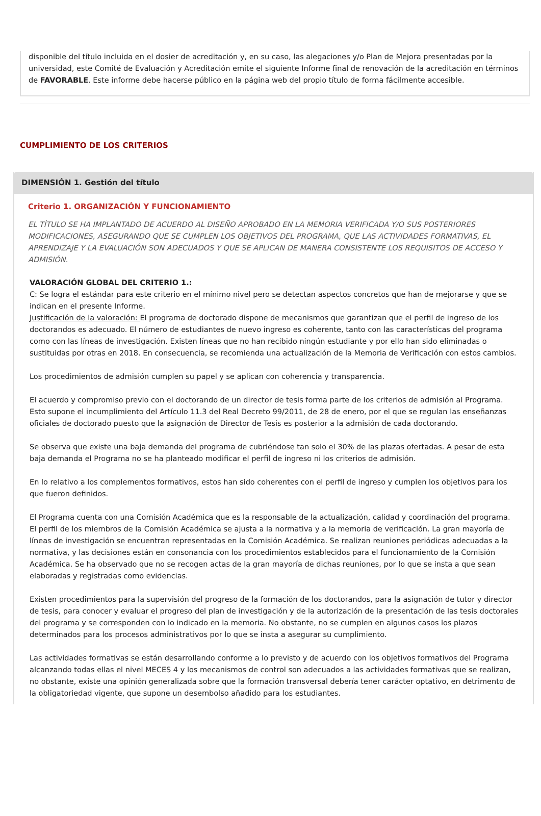disponible del título incluida en el dosier de acreditación y, en su caso, las alegaciones y/o Plan de Mejora presentadas por la universidad, este Comité de Evaluación y Acreditación emite el siguiente Informe final de renovación de la acreditación en términos de FAVORABLE. Este informe debe hacerse público en la página web del propio título de forma fácilmente accesible.
CUMPLIMIENTO DE LOS CRITERIOS
DIMENSIÓN 1. Gestión del título
Criterio 1. ORGANIZACIÓN Y FUNCIONAMIENTO
EL TÍTULO SE HA IMPLANTADO DE ACUERDO AL DISEÑO APROBADO EN LA MEMORIA VERIFICADA Y/O SUS POSTERIORES MODIFICACIONES, ASEGURANDO QUE SE CUMPLEN LOS OBJETIVOS DEL PROGRAMA, QUE LAS ACTIVIDADES FORMATIVAS, EL APRENDIZAJE Y LA EVALUACIÓN SON ADECUADOS Y QUE SE APLICAN DE MANERA CONSISTENTE LOS REQUISITOS DE ACCESO Y ADMISIÓN.
VALORACIÓN GLOBAL DEL CRITERIO 1.:
C: Se logra el estándar para este criterio en el mínimo nivel pero se detectan aspectos concretos que han de mejorarse y que se indican en el presente Informe.
Justificación de la valoración: El programa de doctorado dispone de mecanismos que garantizan que el perfil de ingreso de los doctorandos es adecuado. El número de estudiantes de nuevo ingreso es coherente, tanto con las características del programa como con las líneas de investigación. Existen líneas que no han recibido ningún estudiante y por ello han sido eliminadas o sustituidas por otras en 2018. En consecuencia, se recomienda una actualización de la Memoria de Verificación con estos cambios.
Los procedimientos de admisión cumplen su papel y se aplican con coherencia y transparencia.
El acuerdo y compromiso previo con el doctorando de un director de tesis forma parte de los criterios de admisión al Programa. Esto supone el incumplimiento del Artículo 11.3 del Real Decreto 99/2011, de 28 de enero, por el que se regulan las enseñanzas oficiales de doctorado puesto que la asignación de Director de Tesis es posterior a la admisión de cada doctorando.
Se observa que existe una baja demanda del programa de cubriéndose tan solo el 30% de las plazas ofertadas. A pesar de esta baja demanda el Programa no se ha planteado modificar el perfil de ingreso ni los criterios de admisión.
En lo relativo a los complementos formativos, estos han sido coherentes con el perfil de ingreso y cumplen los objetivos para los que fueron definidos.
El Programa cuenta con una Comisión Académica que es la responsable de la actualización, calidad y coordinación del programa. El perfil de los miembros de la Comisión Académica se ajusta a la normativa y a la memoria de verificación. La gran mayoría de líneas de investigación se encuentran representadas en la Comisión Académica. Se realizan reuniones periódicas adecuadas a la normativa, y las decisiones están en consonancia con los procedimientos establecidos para el funcionamiento de la Comisión Académica. Se ha observado que no se recogen actas de la gran mayoría de dichas reuniones, por lo que se insta a que sean elaboradas y registradas como evidencias.
Existen procedimientos para la supervisión del progreso de la formación de los doctorandos, para la asignación de tutor y director de tesis, para conocer y evaluar el progreso del plan de investigación y de la autorización de la presentación de las tesis doctorales del programa y se corresponden con lo indicado en la memoria. No obstante, no se cumplen en algunos casos los plazos determinados para los procesos administrativos por lo que se insta a asegurar su cumplimiento.
Las actividades formativas se están desarrollando conforme a lo previsto y de acuerdo con los objetivos formativos del Programa alcanzando todas ellas el nivel MECES 4 y los mecanismos de control son adecuados a las actividades formativas que se realizan, no obstante, existe una opinión generalizada sobre que la formación transversal debería tener carácter optativo, en detrimento de la obligatoriedad vigente, que supone un desembolso añadido para los estudiantes.